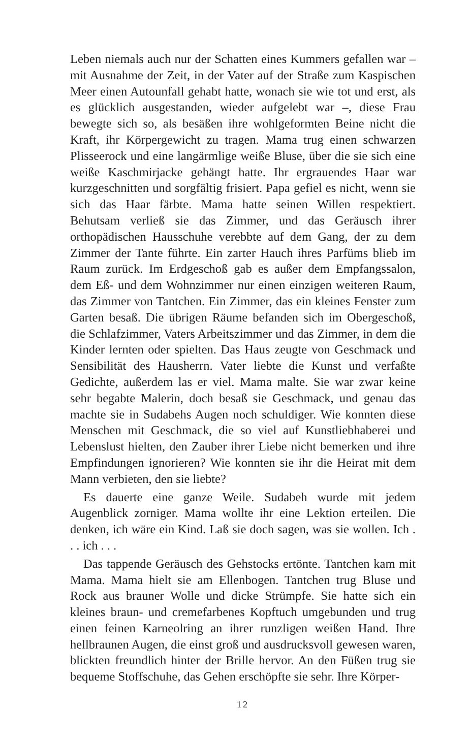Leben niemals auch nur der Schatten eines Kummers gefallen war – mit Ausnahme der Zeit, in der Vater auf der Straße zum Kaspischen Meer einen Autounfall gehabt hatte, wonach sie wie tot und erst, als es glücklich ausgestanden, wieder aufgelebt war –, diese Frau bewegte sich so, als besäßen ihre wohlgeformten Beine nicht die Kraft, ihr Körpergewicht zu tragen. Mama trug einen schwarzen Plisseerock und eine langärmlige weiße Bluse, über die sie sich eine weiße Kaschmirjacke gehängt hatte. Ihr ergrauendes Haar war kurzgeschnitten und sorgfältig frisiert. Papa gefiel es nicht, wenn sie sich das Haar färbte. Mama hatte seinen Willen respektiert. Behutsam verließ sie das Zimmer, und das Geräusch ihrer orthopädischen Hausschuhe verebbte auf dem Gang, der zu dem Zimmer der Tante führte. Ein zarter Hauch ihres Parfüms blieb im Raum zurück. Im Erdgeschoß gab es außer dem Empfangssalon, dem Eß- und dem Wohnzimmer nur einen einzigen weiteren Raum, das Zimmer von Tantchen. Ein Zimmer, das ein kleines Fenster zum Garten besaß. Die übrigen Räume befanden sich im Obergeschoß, die Schlafzimmer, Vaters Arbeitszimmer und das Zimmer, in dem die Kinder lernten oder spielten. Das Haus zeugte von Geschmack und Sensibilität des Hausherrn. Vater liebte die Kunst und verfaßte Gedichte, außerdem las er viel. Mama malte. Sie war zwar keine sehr begabte Malerin, doch besaß sie Geschmack, und genau das machte sie in Sudabehs Augen noch schuldiger. Wie konnten diese Menschen mit Geschmack, die so viel auf Kunstliebhaberei und Lebenslust hielten, den Zauber ihrer Liebe nicht bemerken und ihre Empfindungen ignorieren? Wie konnten sie ihr die Heirat mit dem Mann verbieten, den sie liebte?
Es dauerte eine ganze Weile. Sudabeh wurde mit jedem Augenblick zorniger. Mama wollte ihr eine Lektion erteilen. Die denken, ich wäre ein Kind. Laß sie doch sagen, was sie wollen. Ich . . . ich . . .
Das tappende Geräusch des Gehstocks ertönte. Tantchen kam mit Mama. Mama hielt sie am Ellenbogen. Tantchen trug Bluse und Rock aus brauner Wolle und dicke Strümpfe. Sie hatte sich ein kleines braun- und cremefarbenes Kopftuch umgebunden und trug einen feinen Karneolring an ihrer runzligen weißen Hand. Ihre hellbraunen Augen, die einst groß und ausdrucksvoll gewesen waren, blickten freundlich hinter der Brille hervor. An den Füßen trug sie bequeme Stoffschuhe, das Gehen erschöpfte sie sehr. Ihre Körper-
12